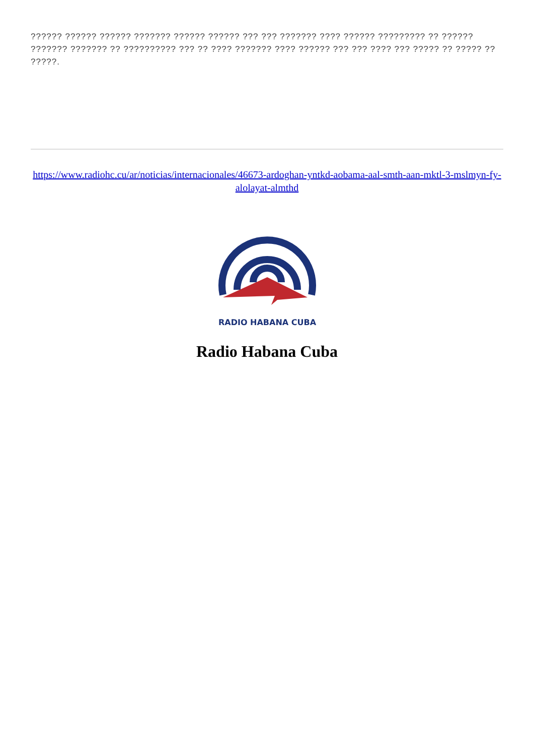?????? ?????? ?????? ??????? ?????? ?????? ??? ??? ??????? ???? ?????? ????????? ?? ?????? ??????? ??????? ?? ?????????? ??? ?? ???? ??????? ???? ?????? ??? ??? ???? ??? ????? ?? ????? ?? ?????.
https://www.radiohc.cu/ar/noticias/internacionales/46673-ardoghan-yntkd-aobama-aal-smth-aan-mktl-3-mslmyn-fy-alolayat-almthd
RADIO HABANA CUBA
Radio Habana Cuba